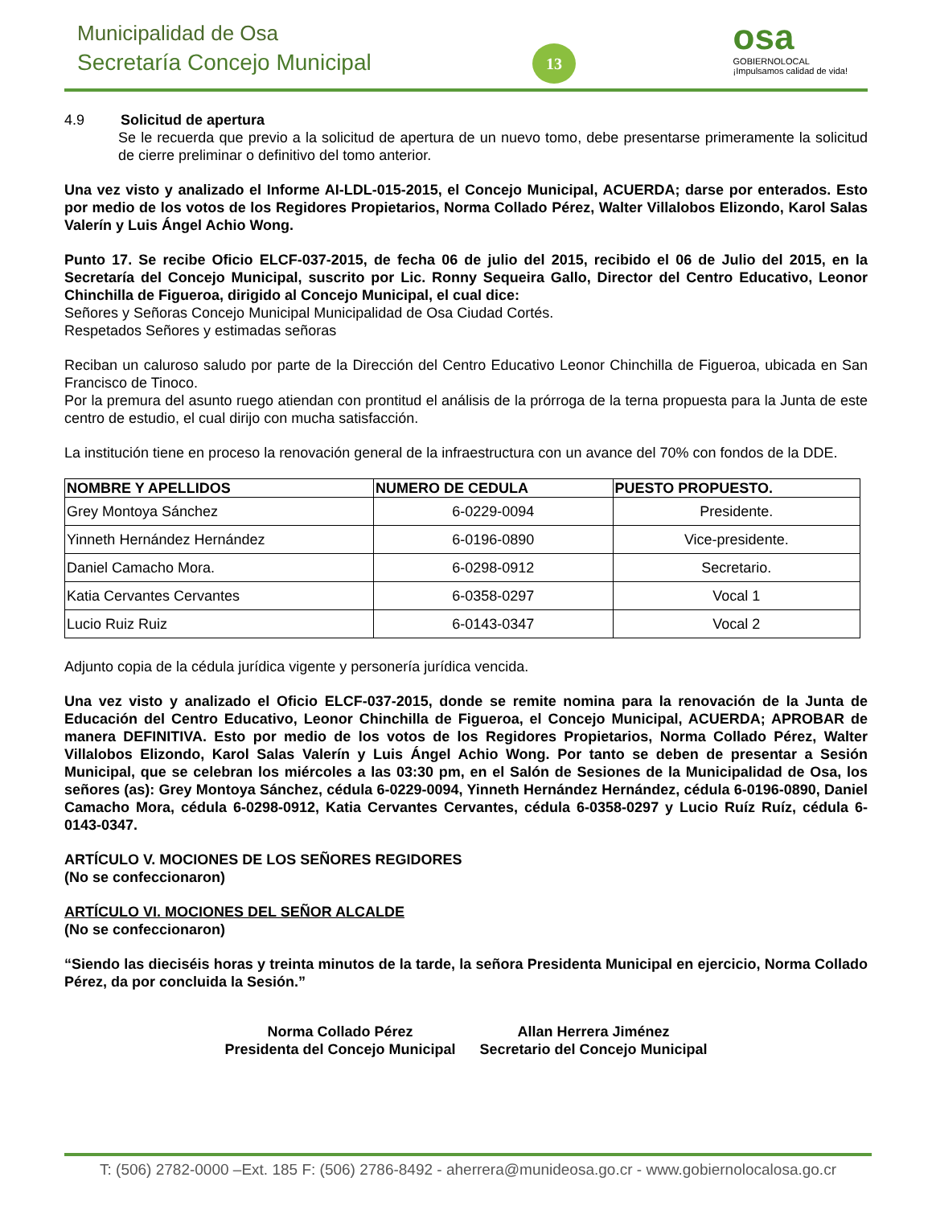Municipalidad de Osa
Secretaría Concejo Municipal 13
osa
GOBIERNOLOCAL
¡Impulsamos calidad de vida!
4.9 Solicitud de apertura
Se le recuerda que previo a la solicitud de apertura de un nuevo tomo, debe presentarse primeramente la solicitud de cierre preliminar o definitivo del tomo anterior.
Una vez visto y analizado el Informe AI-LDL-015-2015, el Concejo Municipal, ACUERDA; darse por enterados. Esto por medio de los votos de los Regidores Propietarios, Norma Collado Pérez, Walter Villalobos Elizondo, Karol Salas Valerín y Luis Ángel Achio Wong.
Punto 17. Se recibe Oficio ELCF-037-2015, de fecha 06 de julio del 2015, recibido el 06 de Julio del 2015, en la Secretaría del Concejo Municipal, suscrito por Lic. Ronny Sequeira Gallo, Director del Centro Educativo, Leonor Chinchilla de Figueroa, dirigido al Concejo Municipal, el cual dice:
Señores y Señoras Concejo Municipal Municipalidad de Osa Ciudad Cortés.
Respetados Señores y estimadas señoras
Reciban un caluroso saludo por parte de la Dirección del Centro Educativo Leonor Chinchilla de Figueroa, ubicada en San Francisco de Tinoco.
Por la premura del asunto ruego atiendan con prontitud el análisis de la prórroga de la terna propuesta para la Junta de este centro de estudio, el cual dirijo con mucha satisfacción.
La institución tiene en proceso la renovación general de la infraestructura con un avance del 70% con fondos de la DDE.
| NOMBRE Y APELLIDOS | NUMERO DE CEDULA | PUESTO PROPUESTO. |
| --- | --- | --- |
| Grey Montoya Sánchez | 6-0229-0094 | Presidente. |
| Yinneth Hernández Hernández | 6-0196-0890 | Vice-presidente. |
| Daniel Camacho Mora. | 6-0298-0912 | Secretario. |
| Katia Cervantes Cervantes | 6-0358-0297 | Vocal 1 |
| Lucio Ruiz Ruiz | 6-0143-0347 | Vocal 2 |
Adjunto copia de la cédula jurídica vigente y personería jurídica vencida.
Una vez visto y analizado el Oficio ELCF-037-2015, donde se remite nomina para la renovación de la Junta de Educación del Centro Educativo, Leonor Chinchilla de Figueroa, el Concejo Municipal, ACUERDA; APROBAR de manera DEFINITIVA. Esto por medio de los votos de los Regidores Propietarios, Norma Collado Pérez, Walter Villalobos Elizondo, Karol Salas Valerín y Luis Ángel Achio Wong. Por tanto se deben de presentar a Sesión Municipal, que se celebran los miércoles a las 03:30 pm, en el Salón de Sesiones de la Municipalidad de Osa, los señores (as): Grey Montoya Sánchez, cédula 6-0229-0094, Yinneth Hernández Hernández, cédula 6-0196-0890, Daniel Camacho Mora, cédula 6-0298-0912, Katia Cervantes Cervantes, cédula 6-0358-0297 y Lucio Ruíz Ruíz, cédula 6-0143-0347.
ARTÍCULO V. MOCIONES DE LOS SEÑORES REGIDORES
(No se confeccionaron)
ARTÍCULO VI. MOCIONES DEL SEÑOR ALCALDE
(No se confeccionaron)
“Siendo las dieciséis horas y treinta minutos de la tarde, la señora Presidenta Municipal en ejercicio, Norma Collado Pérez, da por concluida la Sesión.”
Norma Collado Pérez
Presidenta del Concejo Municipal
Allan Herrera Jiménez
Secretario del Concejo Municipal
T: (506) 2782-0000 –Ext. 185 F: (506) 2786-8492 - aherrera@munideosa.go.cr - www.gobiernolocalosa.go.cr